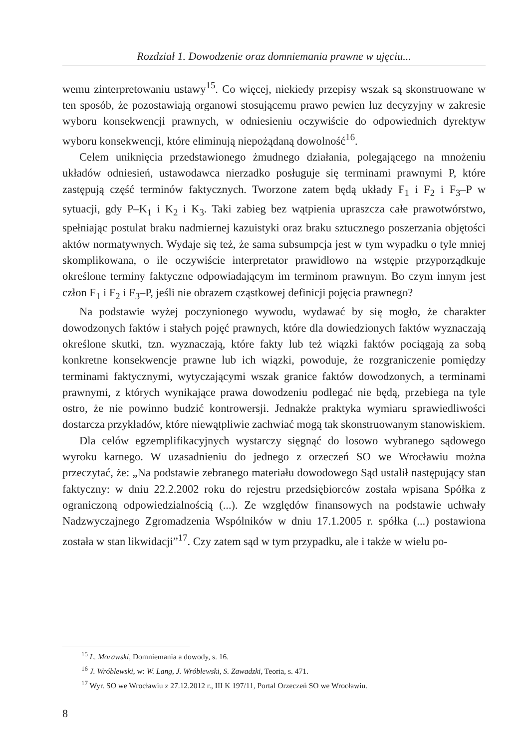Rozdział 1. Dowodzenie oraz domniemania prawne w ujęciu...
wemu zinterpretowaniu ustawy<sup>15</sup>. Co więcej, niekiedy przepisy wszak są skonstruowane w ten sposób, że pozostawiają organowi stosującemu prawo pewien luz decyzyjny w zakresie wyboru konsekwencji prawnych, w odniesieniu oczywiście do odpowiednich dyrektyw wyboru konsekwencji, które eliminują niepożądaną dowolność<sup>16</sup>.
Celem uniknięcia przedstawionego żmudnego działania, polegającego na mnożeniu układów odniesień, ustawodawca nierzadko posługuje się terminami prawnymi P, które zastępują część terminów faktycznych. Tworzone zatem będą układy F<sub>1</sub> i F<sub>2</sub> i F<sub>3</sub>–P w sytuacji, gdy P–K<sub>1</sub> i K<sub>2</sub> i K<sub>3</sub>. Taki zabieg bez wątpienia upraszcza całe prawotwórstwo, spełniając postulat braku nadmiernej kazuistyki oraz braku sztucznego poszerzania objętości aktów normatywnych. Wydaje się też, że sama subsumpcja jest w tym wypadku o tyle mniej skomplikowana, o ile oczywiście interpretator prawidłowo na wstępie przyporządkuje określone terminy faktyczne odpowiadającym im terminom prawnym. Bo czym innym jest człon F<sub>1</sub> i F<sub>2</sub> i F<sub>3</sub>–P, jeśli nie obrazem cząstkowej definicji pojęcia prawnego?
Na podstawie wyżej poczynionego wywodu, wydawać by się mogło, że charakter dowodzonych faktów i stałych pojęć prawnych, które dla dowiedzionych faktów wyznaczają określone skutki, tzn. wyznaczają, które fakty lub też wiązki faktów pociągają za sobą konkretne konsekwencje prawne lub ich wiązki, powoduje, że rozgraniczenie pomiędzy terminami faktycznymi, wytyczającymi wszak granice faktów dowodzonych, a terminami prawnymi, z których wynikające prawa dowodzeniu podlegać nie będą, przebiega na tyle ostro, że nie powinno budzić kontrowersji. Jednakże praktyka wymiaru sprawiedliwości dostarcza przykładów, które niewątpliwie zachwiać mogą tak skonstruowanym stanowiskiem.
Dla celów egzemplifikacyjnych wystarczy sięgnąć do losowo wybranego sądowego wyroku karnego. W uzasadnieniu do jednego z orzeczeń SO we Wrocławiu można przeczytać, że: „Na podstawie zebranego materiału dowodowego Sąd ustalił następujący stan faktyczny: w dniu 22.2.2002 roku do rejestru przedsiębiorców została wpisana Spółka z ograniczoną odpowiedzialnością (...). Ze względów finansowych na podstawie uchwały Nadzwyczajnego Zgromadzenia Wspólników w dniu 17.1.2005 r. spółka (...) postawiona została w stan likwidacji”<sup>17</sup>. Czy zatem sąd w tym przypadku, ale i także w wielu po-
<sup>15</sup> L. Morawski, Domniemania a dowody, s. 16.
<sup>16</sup> J. Wróblewski, w: W. Lang, J. Wróblewski, S. Zawadzki, Teoria, s. 471.
<sup>17</sup> Wyr. SO we Wrocławiu z 27.12.2012 r., III K 197/11, Portal Orzeczeń SO we Wrocławiu.
8